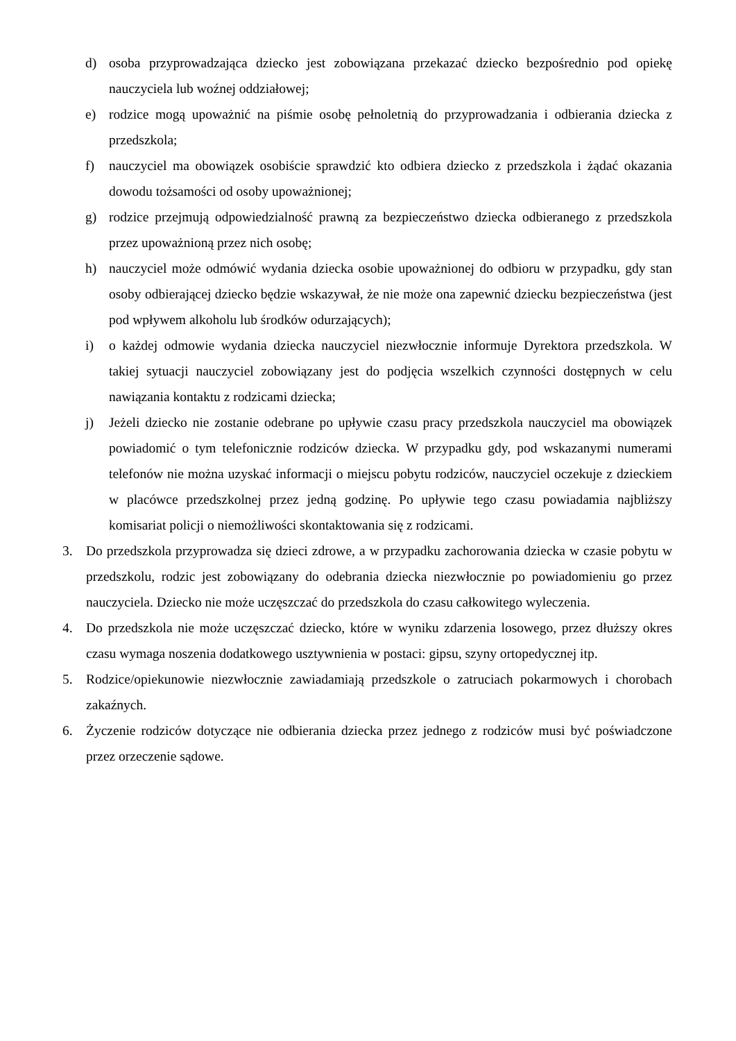d) osoba przyprowadzająca dziecko jest zobowiązana przekazać dziecko bezpośrednio pod opiekę nauczyciela lub woźnej oddziałowej;
e) rodzice mogą upoważnić na piśmie osobę pełnoletnią do przyprowadzania i odbierania dziecka z przedszkola;
f) nauczyciel ma obowiązek osobiście sprawdzić kto odbiera dziecko z przedszkola i żądać okazania dowodu tożsamości od osoby upoważnionej;
g) rodzice przejmują odpowiedzialność prawną za bezpieczeństwo dziecka odbieranego z przedszkola przez upoważnioną przez nich osobę;
h) nauczyciel może odmówić wydania dziecka osobie upoważnionej do odbioru w przypadku, gdy stan osoby odbierającej dziecko będzie wskazywał, że nie może ona zapewnić dziecku bezpieczeństwa (jest pod wpływem alkoholu lub środków odurzających);
i) o każdej odmowie wydania dziecka nauczyciel niezwłocznie informuje Dyrektora przedszkola. W takiej sytuacji nauczyciel zobowiązany jest do podjęcia wszelkich czynności dostępnych w celu nawiązania kontaktu z rodzicami dziecka;
j) Jeżeli dziecko nie zostanie odebrane po upływie czasu pracy przedszkola nauczyciel ma obowiązek powiadomić o tym telefonicznie rodziców dziecka. W przypadku gdy, pod wskazanymi numerami telefonów nie można uzyskać informacji o miejscu pobytu rodziców, nauczyciel oczekuje z dzieckiem w placówce przedszkolnej przez jedną godzinę. Po upływie tego czasu powiadamia najbliższy komisariat policji o niemożliwości skontaktowania się z rodzicami.
3. Do przedszkola przyprowadza się dzieci zdrowe, a w przypadku zachorowania dziecka w czasie pobytu w przedszkolu, rodzic jest zobowiązany do odebrania dziecka niezwłocznie po powiadomieniu go przez nauczyciela. Dziecko nie może uczęszczać do przedszkola do czasu całkowitego wyleczenia.
4. Do przedszkola nie może uczęszczać dziecko, które w wyniku zdarzenia losowego, przez dłuższy okres czasu wymaga noszenia dodatkowego usztywnienia w postaci: gipsu, szyny ortopedycznej itp.
5. Rodzice/opiekunowie niezwłocznie zawiadamiają przedszkole o zatruciach pokarmowych i chorobach zakaźnych.
6. Życzenie rodziców dotyczące nie odbierania dziecka przez jednego z rodziców musi być poświadczone przez orzeczenie sądowe.